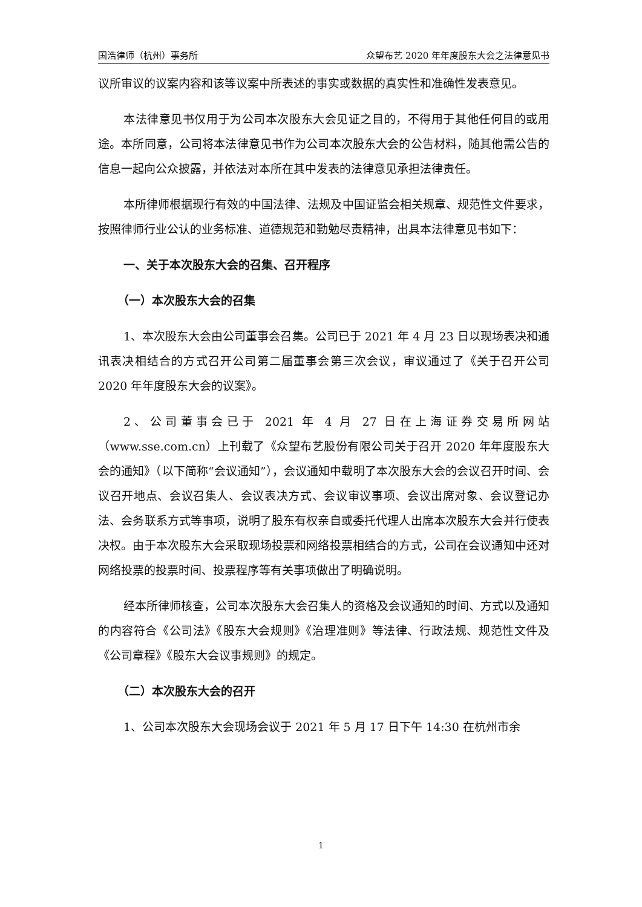国浩律师（杭州）事务所 众望布艺 2020 年年度股东大会之法律意见书
议所审议的议案内容和该等议案中所表述的事实或数据的真实性和准确性发表意见。
本法律意见书仅用于为公司本次股东大会见证之目的，不得用于其他任何目的或用途。本所同意，公司将本法律意见书作为公司本次股东大会的公告材料，随其他需公告的信息一起向公众披露，并依法对本所在其中发表的法律意见承担法律责任。
本所律师根据现行有效的中国法律、法规及中国证监会相关规章、规范性文件要求，按照律师行业公认的业务标准、道德规范和勤勉尽责精神，出具本法律意见书如下：
一、关于本次股东大会的召集、召开程序
（一）本次股东大会的召集
1、本次股东大会由公司董事会召集。公司已于 2021 年 4 月 23 日以现场表决和通讯表决相结合的方式召开公司第二届董事会第三次会议，审议通过了《关于召开公司 2020 年年度股东大会的议案》。
2、公司董事会已于 2021 年 4 月 27 日在上海证券交易所网站（www.sse.com.cn）上刊载了《众望布艺股份有限公司关于召开 2020 年年度股东大会的通知》（以下简称“会议通知”），会议通知中载明了本次股东大会的会议召开时间、会议召开地点、会议召集人、会议表决方式、会议审议事项、会议出席对象、会议登记办法、会务联系方式等事项，说明了股东有权亲自或委托代理人出席本次股东大会并行使表决权。由于本次股东大会采取现场投票和网络投票相结合的方式，公司在会议通知中还对网络投票的投票时间、投票程序等有关事项做出了明确说明。
经本所律师核查，公司本次股东大会召集人的资格及会议通知的时间、方式以及通知的内容符合《公司法》《股东大会规则》《治理准则》等法律、行政法规、规范性文件及《公司章程》《股东大会议事规则》的规定。
（二）本次股东大会的召开
1、公司本次股东大会现场会议于 2021 年 5 月 17 日下午 14:30 在杭州市余
1